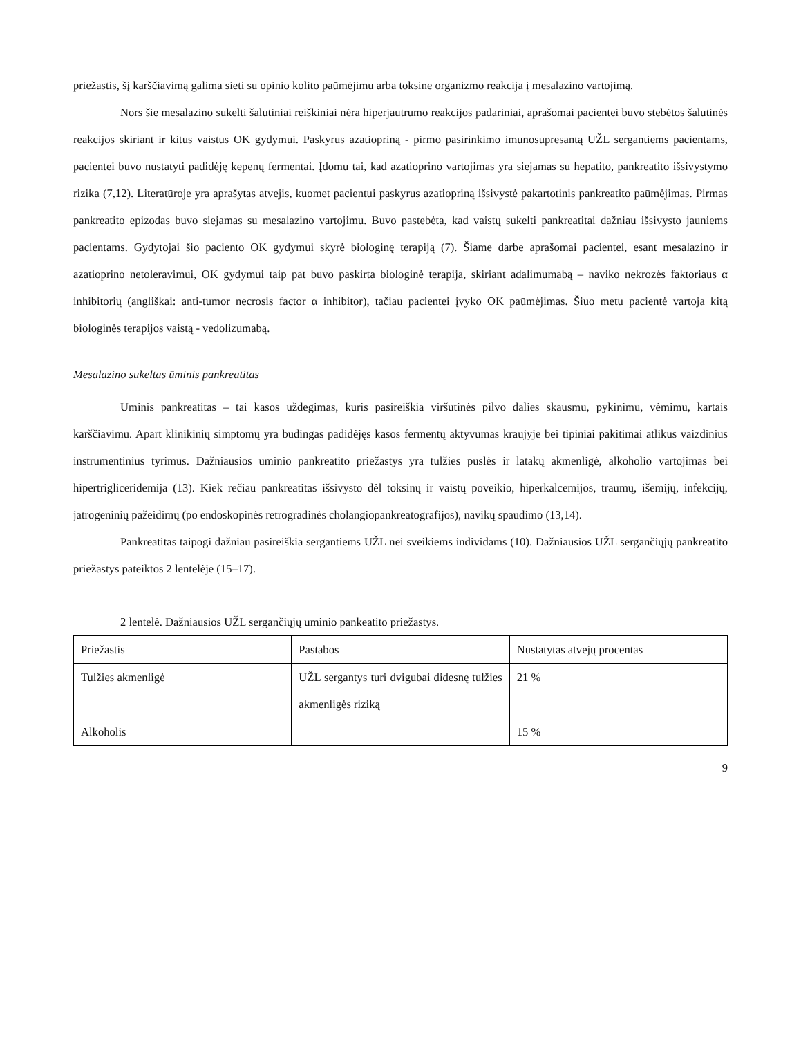priežastis, šį karščiavimą galima sieti su opinio kolito paūmėjimu arba toksine organizmo reakcija į mesalazino vartojimą.
Nors šie mesalazino sukelti šalutiniai reiškiniai nėra hiperjautrumo reakcijos padariniai, aprašomai pacientei buvo stebėtos šalutinės reakcijos skiriant ir kitus vaistus OK gydymui. Paskyrus azatiopriną - pirmo pasirinkimo imunosupresantą UŽL sergantiems pacientams, pacientei buvo nustatyti padidėję kepenų fermentai. Įdomu tai, kad azatioprino vartojimas yra siejamas su hepatito, pankreatito išsivystymo rizika (7,12). Literatūroje yra aprašytas atvejis, kuomet pacientui paskyrus azatiopriną išsivystė pakartotinis pankreatito paūmėjimas. Pirmas pankreatito epizodas buvo siejamas su mesalazino vartojimu. Buvo pastebėta, kad vaistų sukelti pankreatitai dažniau išsivysto jauniems pacientams. Gydytojai šio paciento OK gydymui skyrė biologinę terapiją (7). Šiame darbe aprašomai pacientei, esant mesalazino ir azatioprino netoleravimui, OK gydymui taip pat buvo paskirta biologinė terapija, skiriant adalimumabą – naviko nekrozės faktoriaus α inhibitorių (angliškai: anti-tumor necrosis factor α inhibitor), tačiau pacientei įvyko OK paūmėjimas. Šiuo metu pacientė vartoja kitą biologinės terapijos vaistą - vedolizumabą.
Mesalazino sukeltas ūminis pankreatitas
Ūminis pankreatitas – tai kasos uždegimas, kuris pasireiškia viršutinės pilvo dalies skausmu, pykinimu, vėmimu, kartais karščiavimu. Apart klinikinių simptomų yra būdingas padidėjęs kasos fermentų aktyvumas kraujyje bei tipiniai pakitimai atlikus vaizdinius instrumentinius tyrimus. Dažniausios ūminio pankreatito priežastys yra tulžies pūslės ir latakų akmenligė, alkoholio vartojimas bei hipertrigliceridemija (13). Kiek rečiau pankreatitas išsivysto dėl toksinų ir vaistų poveikio, hiperkalcemijos, traumų, išemijų, infekcijų, jatrogeninių pažeidimų (po endoskopinės retrogradinės cholangiopankreatografijos), navikų spaudimo (13,14).
Pankreatitas taipogi dažniau pasireiškia sergantiems UŽL nei sveikiems individams (10). Dažniausios UŽL sergančiųjų pankreatito priežastys pateiktos 2 lentelėje (15–17).
2 lentelė. Dažniausios UŽL sergančiųjų ūminio pankeatito priežastys.
| Priežastis | Pastabos | Nustatytas atvejų procentas |
| Tulžies akmenligė | UŽL sergantys turi dvigubai didesnę tulžies akmenligės riziką | 21 % |
| Alkoholis | | 15 % |
9